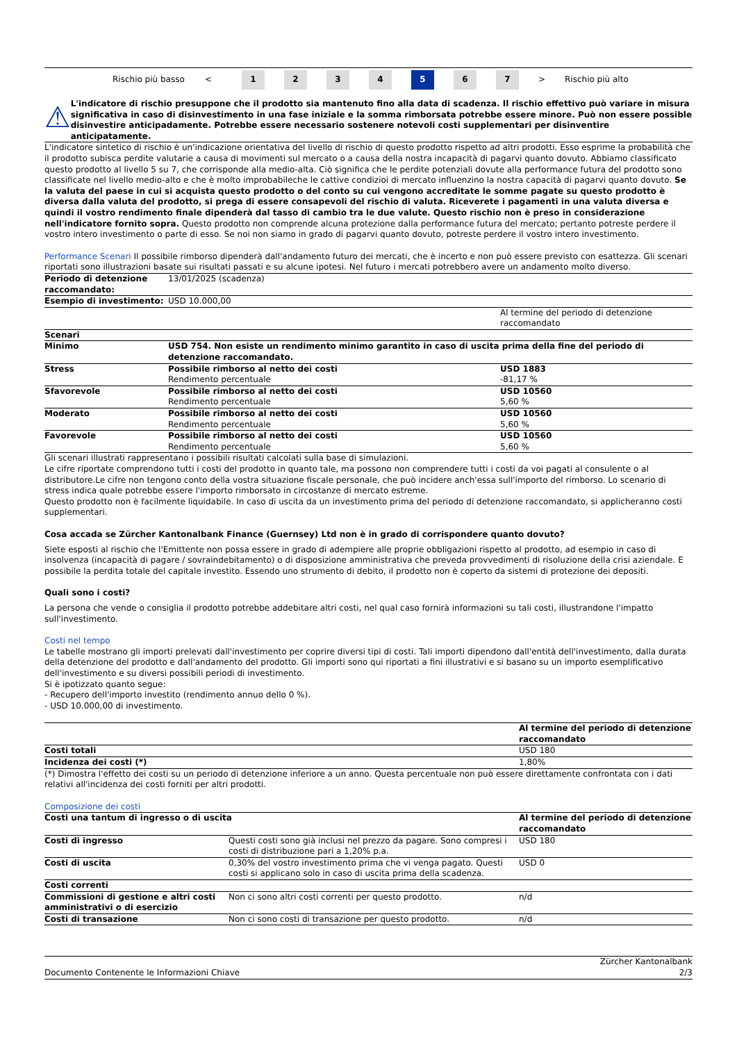Rischio più basso < 1234 5 6 7 > Rischio più alto
⚠
L'indicatore di rischio presuppone che il prodotto sia mantenuto fino alla data di scadenza. Il rischio effettivo può variare in misura significativa in caso di disinvestimento in una fase iniziale e la somma rimborsata potrebbe essere minore. Può non essere possible disinvestire anticipadamente. Potrebbe essere necessario sostenere notevoli costi supplementari per disinventire anticipatamente.
L'indicatore sintetico di rischio è un'indicazione orientativa del livello di rischio di questo prodotto rispetto ad altri prodotti. Esso esprime la probabilità che il prodotto subisca perdite valutarie a causa di movimenti sul mercato o a causa della nostra incapacità di pagarvi quanto dovuto. Abbiamo classificato questo prodotto al livello 5 su 7, che corrisponde alla medio-alta. Ciò significa che le perdite potenziali dovute alla performance futura del prodotto sono classificate nel livello medio-alto e che è molto improbabileche le cattive condizioi di mercato influenzino la nostra capacità di pagarvi quanto dovuto. Se la valuta del paese in cui si acquista questo prodotto o del conto su cui vengono accreditate le somme pagate su questo prodotto è diversa dalla valuta del prodotto, si prega di essere consapevoli del rischio di valuta. Riceverete i pagamenti in una valuta diversa e quindi il vostro rendimento finale dipenderà dal tasso di cambio tra le due valute. Questo rischio non è preso in considerazione nell'indicatore fornito sopra. Questo prodotto non comprende alcuna protezione dalla performance futura del mercato; pertanto potreste perdere il vostro intero investimento o parte di esso. Se noi non siamo in grado di pagarvi quanto dovuto, potreste perdere il vostro intero investimento.
Performance Scenari Il possibile rimborso dipenderà dall'andamento futuro dei mercati, che è incerto e non può essere previsto con esattezza. Gli scenari riportati sono illustrazioni basate sui risultati passati e su alcune ipotesi. Nel futuro i mercati potrebbero avere un andamento molto diverso.
| Periodo di detenzione raccomandato: | 13/01/2025 (scadenza) | |
| Esempio di investimento: | USD 10.000,00 | |
| | | Al termine del periodo di detenzione raccomandato |
| Scenari | | |
| Minimo | USD 754. Non esiste un rendimento minimo garantito in caso di uscita prima della fine del periodo di detenzione raccomandato. | |
| Stress | Possibile rimborso al netto dei costi Rendimento percentuale | USD 1883 -81,17 % |
| Sfavorevole | Possibile rimborso al netto dei costi Rendimento percentuale | USD 10560 5,60 % |
| Moderato | Possibile rimborso al netto dei costi Rendimento percentuale | USD 10560 5,60 % |
| Favorevole | Possibile rimborso al netto dei costi Rendimento percentuale | USD 10560 5,60 % |
Gli scenari illustrati rappresentano i possibili risultati calcolati sulla base di simulazioni.
Le cifre riportate comprendono tutti i costi del prodotto in quanto tale, ma possono non comprendere tutti i costi da voi pagati al consulente o al distributore.Le cifre non tengono conto della vostra situazione fiscale personale, che può incidere anch'essa sull'importo del rimborso. Lo scenario di stress indica quale potrebbe essere l'importo rimborsato in circostanze di mercato estreme.
Questo prodotto non è facilmente liquidabile. In caso di uscita da un investimento prima del periodo di detenzione raccomandato, si applicheranno costi supplementari.
Cosa accada se Zürcher Kantonalbank Finance (Guernsey) Ltd non è in grado di corrispondere quanto dovuto?
Siete esposti al rischio che l'Emittente non possa essere in grado di adempiere alle proprie obbligazioni rispetto al prodotto, ad esempio in caso di insolvenza (incapacità di pagare / sovraindebitamento) o di disposizione amministrativa che preveda provvedimenti di risoluzione della crisi aziendale. E possibile la perdita totale del capitale investito. Essendo uno strumento di debito, il prodotto non è coperto da sistemi di protezione dei depositi.
Quali sono i costi?
La persona che vende o consiglia il prodotto potrebbe addebitare altri costi, nel qual caso fornirà informazioni su tali costi, illustrandone l'impatto sull'investimento.
Costi nel tempo
Le tabelle mostrano gli importi prelevati dall'investimento per coprire diversi tipi di costi. Tali importi dipendono dall'entità dell'investimento, dalla durata della detenzione del prodotto e dall'andamento del prodotto. Gli importi sono qui riportati a fini illustrativi e si basano su un importo esemplificativo dell'investimento e su diversi possibili periodi di investimento.
Si è ipotizzato quanto segue:
- Recupero dell'importo investito (rendimento annuo dello 0 %).
- USD 10.000,00 di investimento.
| | Al termine del periodo di detenzione raccomandato |
| Costi totali | USD 180 |
| Incidenza dei costi (*) | 1,80% |
(*) Dimostra l'effetto dei costi su un periodo di detenzione inferiore a un anno. Questa percentuale non può essere direttamente confrontata con i dati relativi all'incidenza dei costi forniti per altri prodotti.
Composizione dei costi
| Costi una tantum di ingresso o di uscita | | Al termine del periodo di detenzione raccomandato |
| --- | --- | --- |
| Costi di ingresso | Questi costi sono già inclusi nel prezzo da pagare. Sono compresi i costi di distribuzione pari a 1,20% p.a. | USD 180 |
| Costi di uscita | 0,30% del vostro investimento prima che vi venga pagato. Questi costi si applicano solo in caso di uscita prima della scadenza. | USD 0 |
| Costi correnti | | |
| Commissioni di gestione e altri costi amministrativi o di esercizio | Non ci sono altri costi correnti per questo prodotto. | n/d |
| Costi di transazione | Non ci sono costi di transazione per questo prodotto. | n/d |
Documento Contenente le Informazioni Chiave Zürcher Kantonalbank
2/3